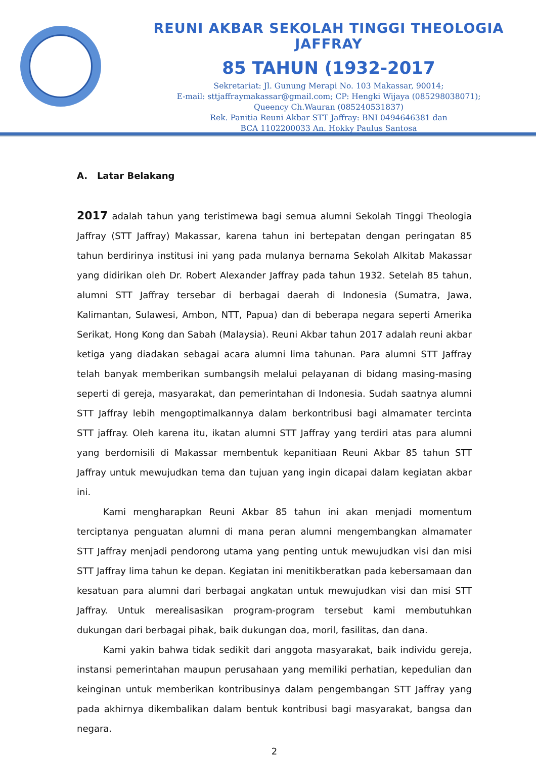REUNI AKBAR SEKOLAH TINGGI THEOLOGIA JAFFRAY
85 TAHUN (1932-2017
Sekretariat: Jl. Gunung Merapi No. 103 Makassar, 90014;
E-mail: sttjaffraymakassar@gmail.com; CP: Hengki Wijaya (085298038071);
Queency Ch.Wauran (085240531837)
Rek. Panitia Reuni Akbar STT Jaffray: BNI 0494646381 dan
BCA 1102200033 An. Hokky Paulus Santosa
A. Latar Belakang
2017 adalah tahun yang teristimewa bagi semua alumni Sekolah Tinggi Theologia Jaffray (STT Jaffray) Makassar, karena tahun ini bertepatan dengan peringatan 85 tahun berdirinya institusi ini yang pada mulanya bernama Sekolah Alkitab Makassar yang didirikan oleh Dr. Robert Alexander Jaffray pada tahun 1932. Setelah 85 tahun, alumni STT Jaffray tersebar di berbagai daerah di Indonesia (Sumatra, Jawa, Kalimantan, Sulawesi, Ambon, NTT, Papua) dan di beberapa negara seperti Amerika Serikat, Hong Kong dan Sabah (Malaysia). Reuni Akbar tahun 2017 adalah reuni akbar ketiga yang diadakan sebagai acara alumni lima tahunan. Para alumni STT Jaffray telah banyak memberikan sumbangsih melalui pelayanan di bidang masing-masing seperti di gereja, masyarakat, dan pemerintahan di Indonesia. Sudah saatnya alumni STT Jaffray lebih mengoptimalkannya dalam berkontribusi bagi almamater tercinta STT jaffray. Oleh karena itu, ikatan alumni STT Jaffray yang terdiri atas para alumni yang berdomisili di Makassar membentuk kepanitiaan Reuni Akbar 85 tahun STT Jaffray untuk mewujudkan tema dan tujuan yang ingin dicapai dalam kegiatan akbar ini.
Kami mengharapkan Reuni Akbar 85 tahun ini akan menjadi momentum terciptanya penguatan alumni di mana peran alumni mengembangkan almamater STT Jaffray menjadi pendorong utama yang penting untuk mewujudkan visi dan misi STT Jaffray lima tahun ke depan. Kegiatan ini menitikberatkan pada kebersamaan dan kesatuan para alumni dari berbagai angkatan untuk mewujudkan visi dan misi STT Jaffray. Untuk merealisasikan program-program tersebut kami membutuhkan dukungan dari berbagai pihak, baik dukungan doa, moril, fasilitas, dan dana.
Kami yakin bahwa tidak sedikit dari anggota masyarakat, baik individu gereja, instansi pemerintahan maupun perusahaan yang memiliki perhatian, kepedulian dan keinginan untuk memberikan kontribusinya dalam pengembangan STT Jaffray yang pada akhirnya dikembalikan dalam bentuk kontribusi bagi masyarakat, bangsa dan negara.
2